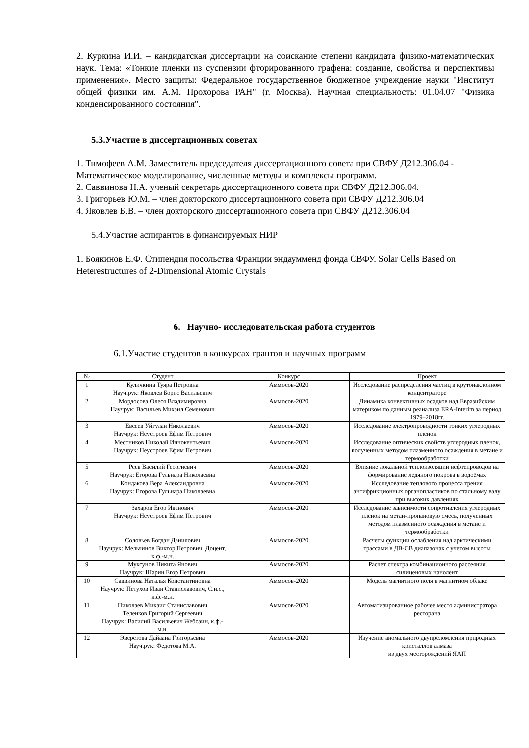2. Куркина И.И. – кандидатская диссертации на соискание степени кандидата физико-математических наук. Тема: «Тонкие пленки из суспензии фторированного графена: создание, свойства и перспективы применения». Место защиты: Федеральное государственное бюджетное учреждение науки "Институт общей физики им. А.М. Прохорова РАН" (г. Москва). Научная специальность: 01.04.07 "Физика конденсированного состояния".
5.3.Участие в диссертационных советах
1. Тимофеев А.М. Заместитель председателя диссертационного совета при СВФУ Д212.306.04 - Математическое моделирование, численные методы и комплексы программ.
2. Саввинова Н.А. ученый секретарь диссертационного совета при СВФУ Д212.306.04.
3. Григорьев Ю.М. – член докторского диссертационного совета при СВФУ Д212.306.04
4. Яковлев Б.В. – член докторского диссертационного совета при СВФУ Д212.306.04
5.4.Участие аспирантов в финансируемых НИР
1. Боякинов Е.Ф. Стипендия посольства Франции эндаумменд фонда СВФУ. Solar Cells Based on Heterestructures of 2-Dimensional Atomic Crystals
6. Научно- исследовательская работа студентов
6.1.Участие студентов в конкурсах грантов и научных программ
| № | Студент | Конкурс | Проект |
| --- | --- | --- | --- |
| 1 | Куличкина Туяра Петровна Науч.рук: Яковлев Борис Васильевич | Аммосов-2020 | Исследование распределения частиц в крутонаклонном концентраторе |
| 2 | Мордосова Олеся Владимировна Научрук: Васильев Михаил Семенович | Аммосов-2020 | Динамика конвективных осадков над Евразийским материком по данным реанализа ERA-Interim за период 1979–2018гг. |
| 3 | Евсеев Уйгулан Николаевич Научрук: Неустроев Ефим Петрович | Аммосов-2020 | Исследование электропроводности тонких углеродных пленок |
| 4 | Местников Николай Иннокентьевич Научрук: Неустроев Ефим Петрович | Аммосов-2020 | Исследование оптических свойств углеродных пленок, полученных методом плазменного осаждения в метане и термообработки |
| 5 | Реев Василий Георгиевич Научрук: Егорова Гульнара Николаевна | Аммосов-2020 | Влияние локальной теплоизоляции нефтепроводов на формирование ледяного покрова в водоёмах |
| 6 | Кондакова Вера Александровна Научрук: Егорова Гульнара Николаевна | Аммосов-2020 | Исследование теплового процесса трения антифрикционных органопластиков по стальному валу при высоких давлениях |
| 7 | Захаров Егор Иванович Научрук: Неустроев Ефим Петрович | Аммосов-2020 | Исследование зависимости сопротивления углеродных пленок на метан-пропановую смесь, полученных методом плазменного осаждения в метане и термообработки |
| 8 | Соловьев Богдан Данилович Научрук: Мельчинов Виктор Петрович, Доцент, к.ф.-м.н. | Аммосов-2020 | Расчеты функции ослабления над арктическими трассами в ДВ-СВ диапазонах с учетом высоты |
| 9 | Муксунов Никита Янович Научрук: Шарин Егор Петрович | Аммосов-2020 | Расчет спектра комбинационного рассеяния силиценовых нанолент |
| 10 | Саввинова Наталья Константиновна Научрук: Петухов Иван Станиславович, С.н.с., к.ф.-м.н. | Аммосов-2020 | Модель магнитного поля в магнитном облаке |
| 11 | Николаев Михаил Станиславович Теленков Григорий Сергеевич Научрук: Василий Васильевич Жебсаин, к.ф.-м.н. | Аммосов-2020 | Автоматизированное рабочее место администратора ресторана |
| 12 | Эверстова Дайаана Григорьевна Науч.рук: Федотова М.А. | Аммосов-2020 | Изучение аномального двупреломления природных кристаллов алмаза из двух месторождений ЯАП |